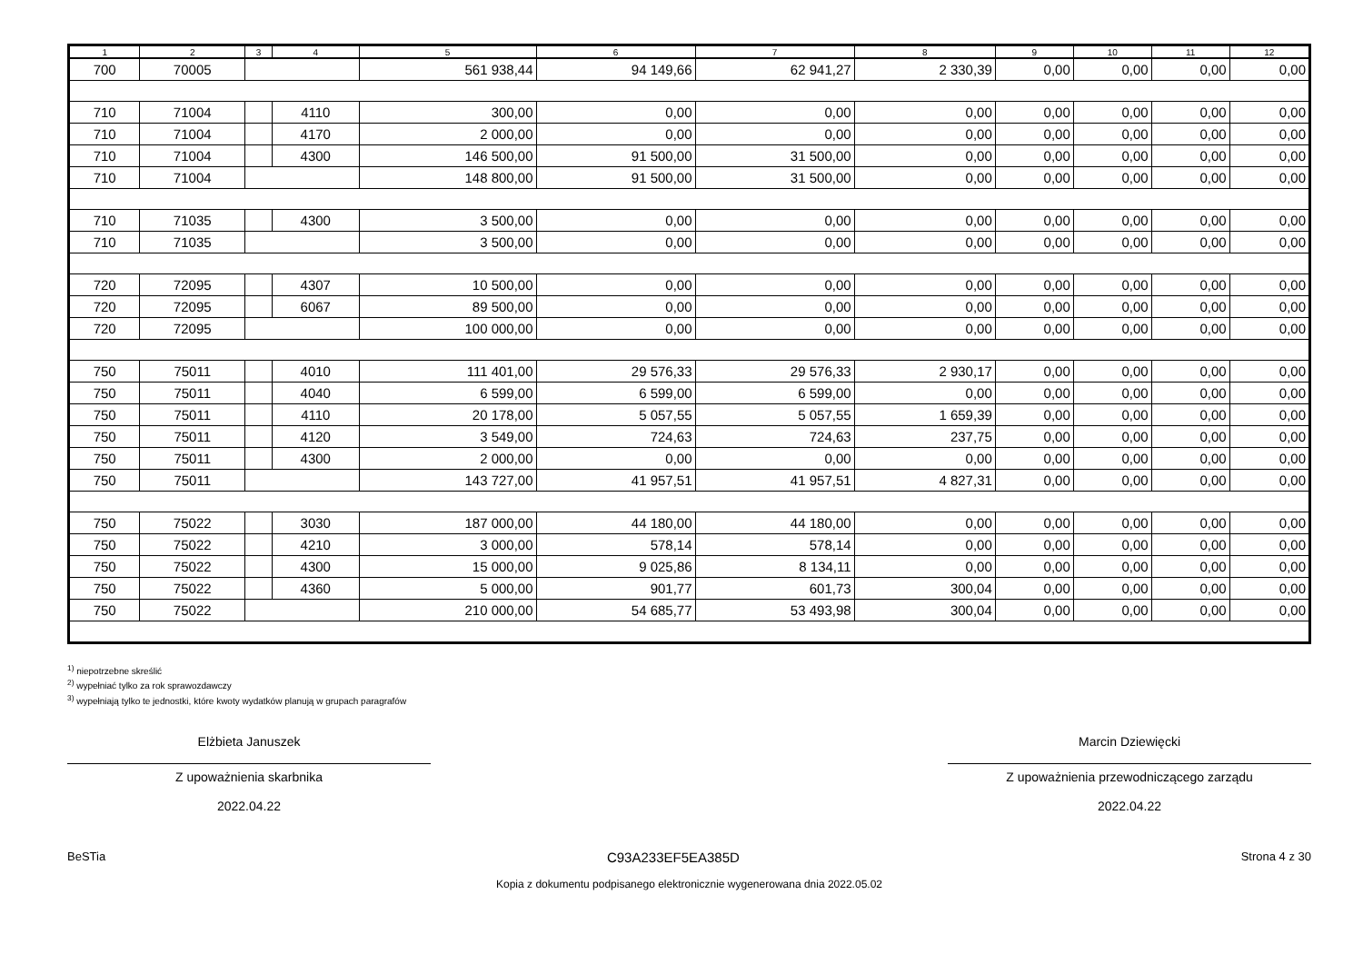| 1 | 2 | 3 | 4 | 5 | 6 | 7 | 8 | 9 | 10 | 11 | 12 |
| --- | --- | --- | --- | --- | --- | --- | --- | --- | --- | --- | --- |
| 700 | 70005 | | | 561 938,44 | 94 149,66 | 62 941,27 | 2 330,39 | 0,00 | 0,00 | 0,00 | 0,00 |
| 710 | 71004 | | 4110 | 300,00 | 0,00 | 0,00 | 0,00 | 0,00 | 0,00 | 0,00 | 0,00 |
| 710 | 71004 | | 4170 | 2 000,00 | 0,00 | 0,00 | 0,00 | 0,00 | 0,00 | 0,00 | 0,00 |
| 710 | 71004 | | 4300 | 146 500,00 | 91 500,00 | 31 500,00 | 0,00 | 0,00 | 0,00 | 0,00 | 0,00 |
| 710 | 71004 | | | 148 800,00 | 91 500,00 | 31 500,00 | 0,00 | 0,00 | 0,00 | 0,00 | 0,00 |
| 710 | 71035 | | 4300 | 3 500,00 | 0,00 | 0,00 | 0,00 | 0,00 | 0,00 | 0,00 | 0,00 |
| 710 | 71035 | | | 3 500,00 | 0,00 | 0,00 | 0,00 | 0,00 | 0,00 | 0,00 | 0,00 |
| 720 | 72095 | | 4307 | 10 500,00 | 0,00 | 0,00 | 0,00 | 0,00 | 0,00 | 0,00 | 0,00 |
| 720 | 72095 | | 6067 | 89 500,00 | 0,00 | 0,00 | 0,00 | 0,00 | 0,00 | 0,00 | 0,00 |
| 720 | 72095 | | | 100 000,00 | 0,00 | 0,00 | 0,00 | 0,00 | 0,00 | 0,00 | 0,00 |
| 750 | 75011 | | 4010 | 111 401,00 | 29 576,33 | 29 576,33 | 2 930,17 | 0,00 | 0,00 | 0,00 | 0,00 |
| 750 | 75011 | | 4040 | 6 599,00 | 6 599,00 | 6 599,00 | 0,00 | 0,00 | 0,00 | 0,00 | 0,00 |
| 750 | 75011 | | 4110 | 20 178,00 | 5 057,55 | 5 057,55 | 1 659,39 | 0,00 | 0,00 | 0,00 | 0,00 |
| 750 | 75011 | | 4120 | 3 549,00 | 724,63 | 724,63 | 237,75 | 0,00 | 0,00 | 0,00 | 0,00 |
| 750 | 75011 | | 4300 | 2 000,00 | 0,00 | 0,00 | 0,00 | 0,00 | 0,00 | 0,00 | 0,00 |
| 750 | 75011 | | | 143 727,00 | 41 957,51 | 41 957,51 | 4 827,31 | 0,00 | 0,00 | 0,00 | 0,00 |
| 750 | 75022 | | 3030 | 187 000,00 | 44 180,00 | 44 180,00 | 0,00 | 0,00 | 0,00 | 0,00 | 0,00 |
| 750 | 75022 | | 4210 | 3 000,00 | 578,14 | 578,14 | 0,00 | 0,00 | 0,00 | 0,00 | 0,00 |
| 750 | 75022 | | 4300 | 15 000,00 | 9 025,86 | 8 134,11 | 0,00 | 0,00 | 0,00 | 0,00 | 0,00 |
| 750 | 75022 | | 4360 | 5 000,00 | 901,77 | 601,73 | 300,04 | 0,00 | 0,00 | 0,00 | 0,00 |
| 750 | 75022 | | | 210 000,00 | 54 685,77 | 53 493,98 | 300,04 | 0,00 | 0,00 | 0,00 | 0,00 |
<sup>1)</sup> niepotrzebne skreślić
<sup>2)</sup> wypełniać tylko za rok sprawozdawczy
<sup>3)</sup> wypełniają tylko te jednostki, które kwoty wydatków planują w grupach paragrafów
Elżbieta Januszek
Z upoważnienia skarbnika
2022.04.22
Marcin Dziewięcki
Z upoważnienia przewodniczącego zarządu
2022.04.22
BeSTia C93A233EF5EA385D Strona 4 z 30
Kopia z dokumentu podpisanego elektronicznie wygenerowana dnia 2022.05.02